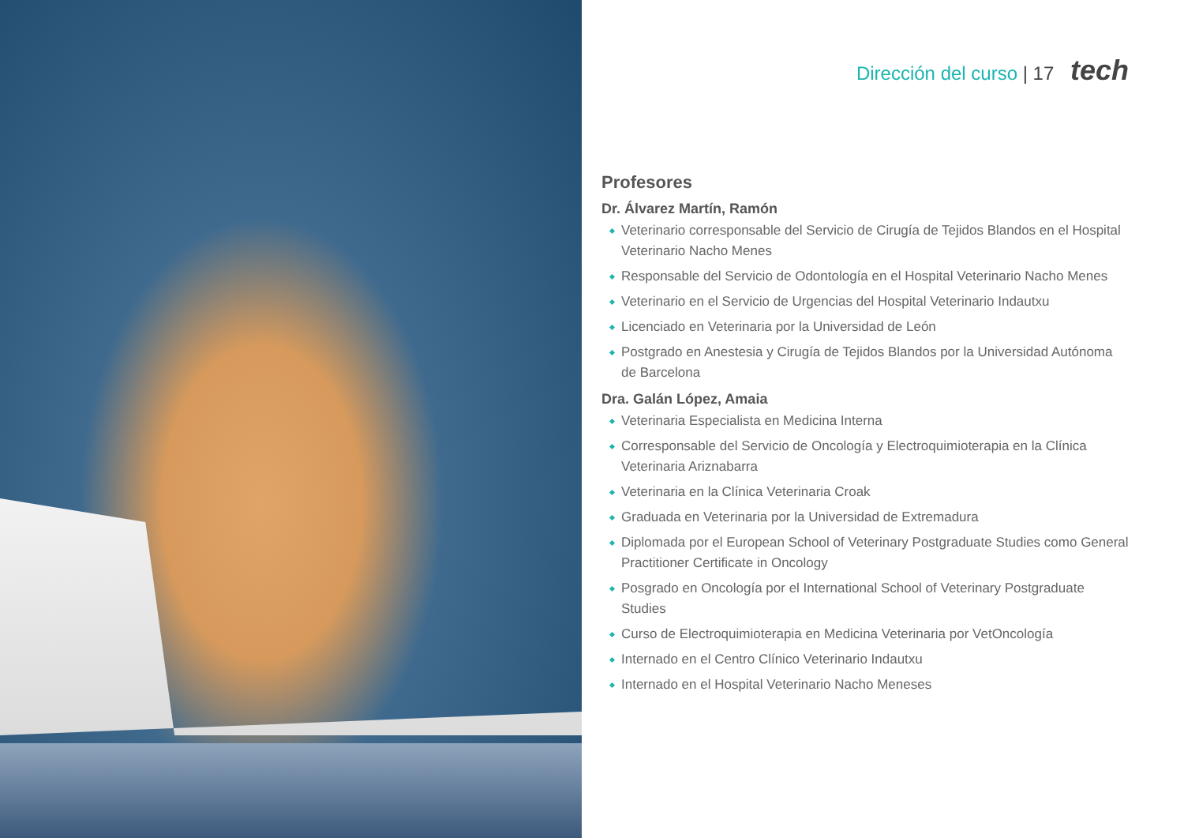Dirección del curso | 17 tech
Profesores
Dr. Álvarez Martín, Ramón
Veterinario corresponsable del Servicio de Cirugía de Tejidos Blandos en el Hospital Veterinario Nacho Menes
Responsable del Servicio de Odontología en el Hospital Veterinario Nacho Menes
Veterinario en el Servicio de Urgencias del Hospital Veterinario Indautxu
Licenciado en Veterinaria por la Universidad de León
Postgrado en Anestesia y Cirugía de Tejidos Blandos por la Universidad Autónoma de Barcelona
Dra. Galán López, Amaia
Veterinaria Especialista en Medicina Interna
Corresponsable del Servicio de Oncología y Electroquimioterapia en la Clínica Veterinaria Ariznabarra
Veterinaria en la Clínica Veterinaria Croak
Graduada en Veterinaria por la Universidad de Extremadura
Diplomada por el European School of Veterinary Postgraduate Studies como General Practitioner Certificate in Oncology
Posgrado en Oncología por el International School of Veterinary Postgraduate Studies
Curso de Electroquimioterapia en Medicina Veterinaria por VetOncología
Internado en el Centro Clínico Veterinario Indautxu
Internado en el Hospital Veterinario Nacho Meneses